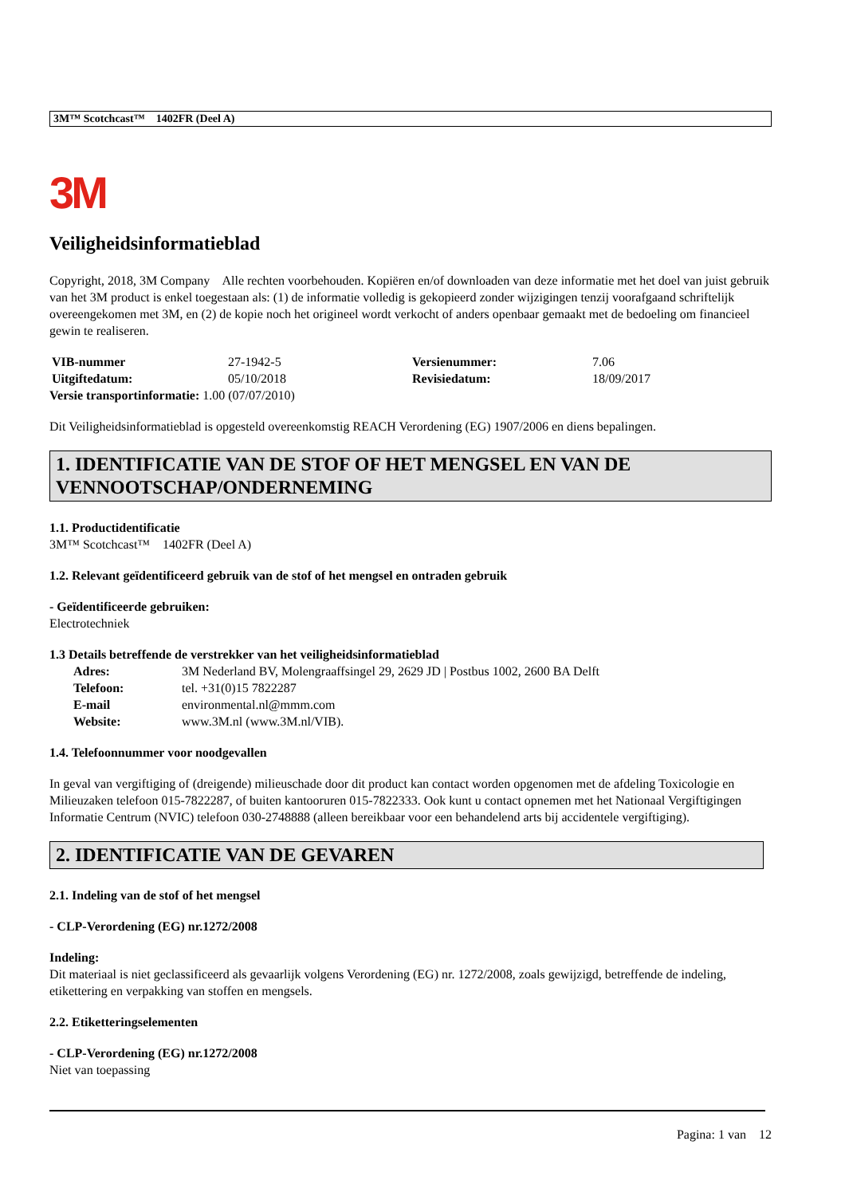3M™ Scotchcast™ 1402FR (Deel A)
3M
Veiligheidsinformatieblad
Copyright, 2018, 3M Company Alle rechten voorbehouden. Kopiëren en/of downloaden van deze informatie met het doel van juist gebruik van het 3M product is enkel toegestaan als: (1) de informatie volledig is gekopieerd zonder wijzigingen tenzij voorafgaand schriftelijk overeengekomen met 3M, en (2) de kopie noch het origineel wordt verkocht of anders openbaar gemaakt met de bedoeling om financieel gewin te realiseren.
| VIB-nummer | 27-1942-5 | Versienummer: | 7.06 |
| Uitgiftedatum: | 05/10/2018 | Revisiedatum: | 18/09/2017 |
Versie transportinformatie: 1.00 (07/07/2010)
Dit Veiligheidsinformatieblad is opgesteld overeenkomstig REACH Verordening (EG) 1907/2006 en diens bepalingen.
1. IDENTIFICATIE VAN DE STOF OF HET MENGSEL EN VAN DE VENNOOTSCHAP/ONDERNEMING
1.1. Productidentificatie
3M™ Scotchcast™ 1402FR (Deel A)
1.2. Relevant geïdentificeerd gebruik van de stof of het mengsel en ontraden gebruik
- Geïdentificeerde gebruiken:
Electrotechniek
1.3 Details betreffende de verstrekker van het veiligheidsinformatieblad
| Adres: | 3M Nederland BV, Molengraaffsingel 29, 2629 JD / Postbus 1002, 2600 BA Delft |
| Telefoon: | tel. +31(0)15 7822287 |
| E-mail | environmental.nl@mmm.com |
| Website: | www.3M.nl (www.3M.nl/VIB). |
1.4. Telefoonnummer voor noodgevallen
In geval van vergiftiging of (dreigende) milieuschade door dit product kan contact worden opgenomen met de afdeling Toxicologie en Milieuzaken telefoon 015-7822287, of buiten kantooruren 015-7822333. Ook kunt u contact opnemen met het Nationaal Vergiftigingen Informatie Centrum (NVIC) telefoon 030-2748888 (alleen bereikbaar voor een behandelend arts bij accidentele vergiftiging).
2. IDENTIFICATIE VAN DE GEVAREN
2.1. Indeling van de stof of het mengsel
- CLP-Verordening (EG) nr.1272/2008
Indeling:
Dit materiaal is niet geclassificeerd als gevaarlijk volgens Verordening (EG) nr. 1272/2008, zoals gewijzigd, betreffende de indeling, etikettering en verpakking van stoffen en mengsels.
2.2. Etiketteringselementen
- CLP-Verordening (EG) nr.1272/2008
Niet van toepassing
Pagina: 1 van 12